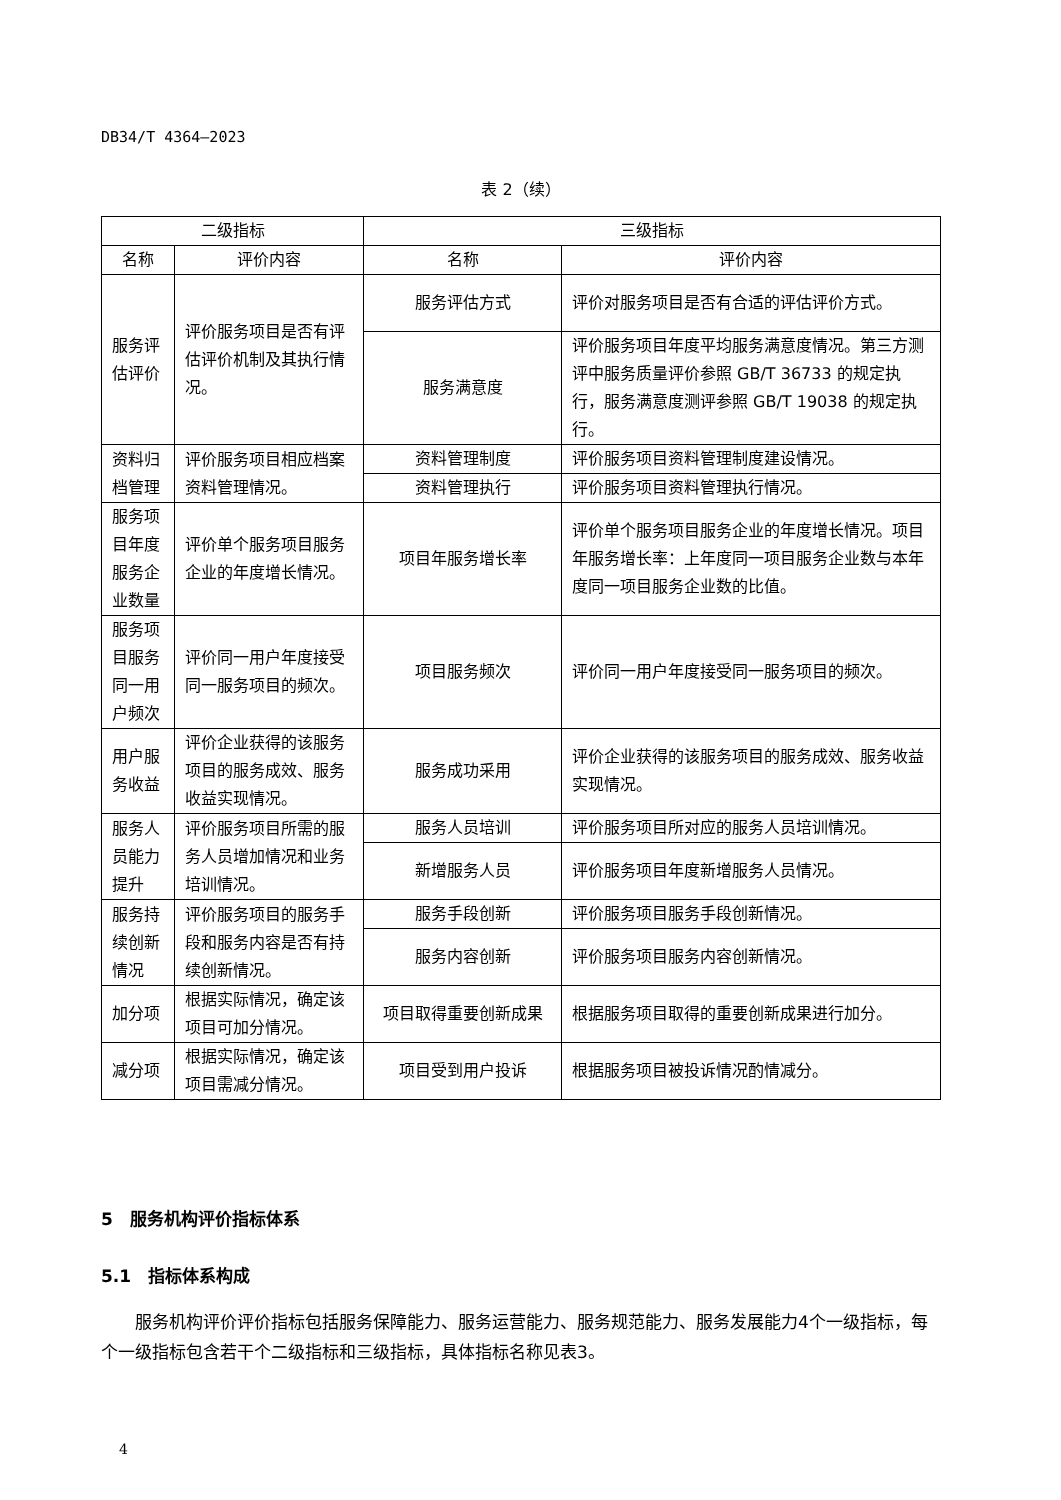DB34/T 4364—2023
表 2（续）
| 二级指标 | | 三级指标 | |
| --- | --- | --- | --- |
| 名称 | 评价内容 | 名称 | 评价内容 |
| 服务评估评价 | 评价服务项目是否有评估评价机制及其执行情况。 | 服务评估方式 | 评价对服务项目是否有合适的评估评价方式。 |
| | | 服务满意度 | 评价服务项目年度平均服务满意度情况。第三方测评中服务质量评价参照 GB/T 36733 的规定执行，服务满意度测评参照 GB/T 19038 的规定执行。 |
| 资料归档管理 | 评价服务项目相应档案资料管理情况。 | 资料管理制度 | 评价服务项目资料管理制度建设情况。 |
| | | 资料管理执行 | 评价服务项目资料管理执行情况。 |
| 服务项目年度服务企业数量 | 评价单个服务项目服务企业的年度增长情况。 | 项目年服务增长率 | 评价单个服务项目服务企业的年度增长情况。项目年服务增长率：上年度同一项目服务企业数与本年度同一项目服务企业数的比值。 |
| 服务项目服务同一用户频次 | 评价同一用户年度接受同一服务项目的频次。 | 项目服务频次 | 评价同一用户年度接受同一服务项目的频次。 |
| 用户服务收益 | 评价企业获得的该服务项目的服务成效、服务收益实现情况。 | 服务成功采用 | 评价企业获得的该服务项目的服务成效、服务收益实现情况。 |
| 服务人员能力提升 | 评价服务项目所需的服务人员增加情况和业务培训情况。 | 服务人员培训 | 评价服务项目所对应的服务人员培训情况。 |
| | | 新增服务人员 | 评价服务项目年度新增服务人员情况。 |
| 服务持续创新情况 | 评价服务项目的服务手段和服务内容是否有持续创新情况。 | 服务手段创新 | 评价服务项目服务手段创新情况。 |
| | | 服务内容创新 | 评价服务项目服务内容创新情况。 |
| 加分项 | 根据实际情况，确定该项目可加分情况。 | 项目取得重要创新成果 | 根据服务项目取得的重要创新成果进行加分。 |
| 减分项 | 根据实际情况，确定该项目需减分情况。 | 项目受到用户投诉 | 根据服务项目被投诉情况酌情减分。 |
5　服务机构评价指标体系
5.1　指标体系构成
服务机构评价评价指标包括服务保障能力、服务运营能力、服务规范能力、服务发展能力4个一级指标，每个一级指标包含若干个二级指标和三级指标，具体指标名称见表3。
4